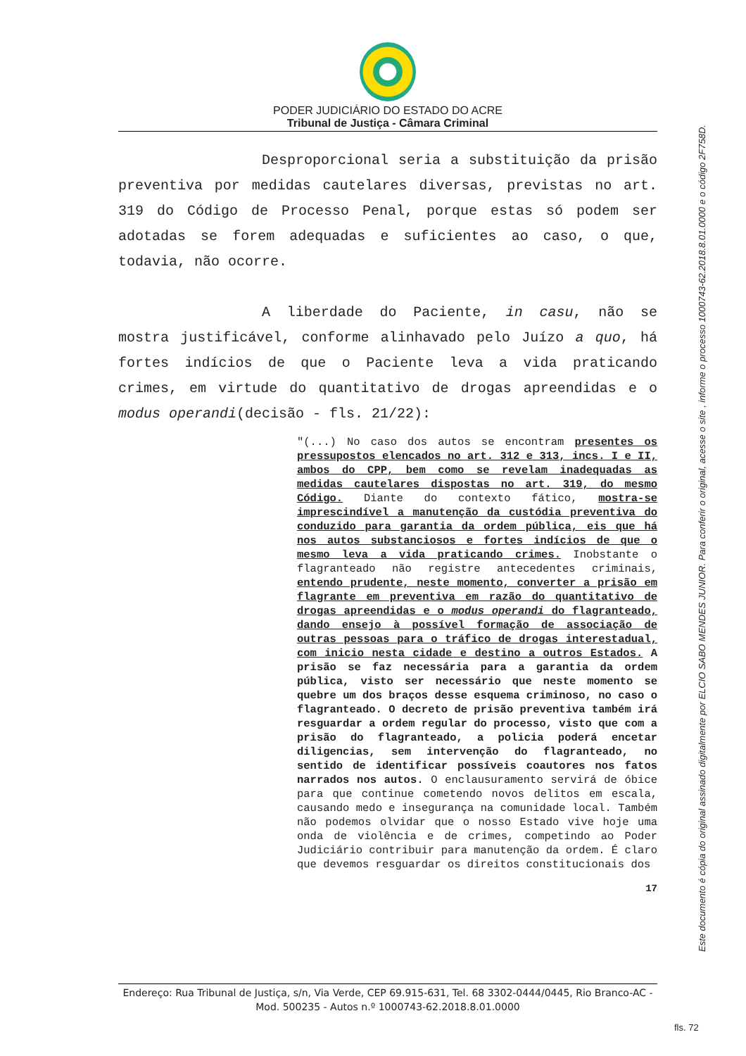PODER JUDICIÁRIO DO ESTADO DO ACRE
Tribunal de Justiça - Câmara Criminal
Desproporcional seria a substituição da prisão preventiva por medidas cautelares diversas, previstas no art. 319 do Código de Processo Penal, porque estas só podem ser adotadas se forem adequadas e suficientes ao caso, o que, todavia, não ocorre.
A liberdade do Paciente, in casu, não se mostra justificável, conforme alinhavado pelo Juízo a quo, há fortes indícios de que o Paciente leva a vida praticando crimes, em virtude do quantitativo de drogas apreendidas e o modus operandi(decisão - fls. 21/22):
"(...) No caso dos autos se encontram presentes os pressupostos elencados no art. 312 e 313, incs. I e II, ambos do CPP, bem como se revelam inadequadas as medidas cautelares dispostas no art. 319, do mesmo Código. Diante do contexto fático, mostra-se imprescindível a manutenção da custódia preventiva do conduzido para garantia da ordem pública, eis que há nos autos substanciosos e fortes indícios de que o mesmo leva a vida praticando crimes. Inobstante o flagranteado não registre antecedentes criminais, entendo prudente, neste momento, converter a prisão em flagrante em preventiva em razão do quantitativo de drogas apreendidas e o modus operandi do flagranteado, dando ensejo à possível formação de associação de outras pessoas para o tráfico de drogas interestadual, com inicio nesta cidade e destino a outros Estados. A prisão se faz necessária para a garantia da ordem pública, visto ser necessário que neste momento se quebre um dos braços desse esquema criminoso, no caso o flagranteado. O decreto de prisão preventiva também irá resguardar a ordem regular do processo, visto que com a prisão do flagranteado, a policia poderá encetar diligencias, sem intervenção do flagranteado, no sentido de identificar possíveis coautores nos fatos narrados nos autos. O enclausuramento servirá de óbice para que continue cometendo novos delitos em escala, causando medo e insegurança na comunidade local. Também não podemos olvidar que o nosso Estado vive hoje uma onda de violência e de crimes, competindo ao Poder Judiciário contribuir para manutenção da ordem. É claro que devemos resguardar os direitos constitucionais dos
17
Endereço: Rua Tribunal de Justiça, s/n, Via Verde, CEP 69.915-631, Tel. 68 3302-0444/0445, Rio Branco-AC - Mod. 500235 - Autos n.º 1000743-62.2018.8.01.0000
Este documento é cópia do original assinado digitalmente por ELCIO SABO MENDES JUNIOR. Para conferir o original, acesse o site , informe o processo 1000743-62.2018.8.01.0000 e o código 2F758D.
fls. 72